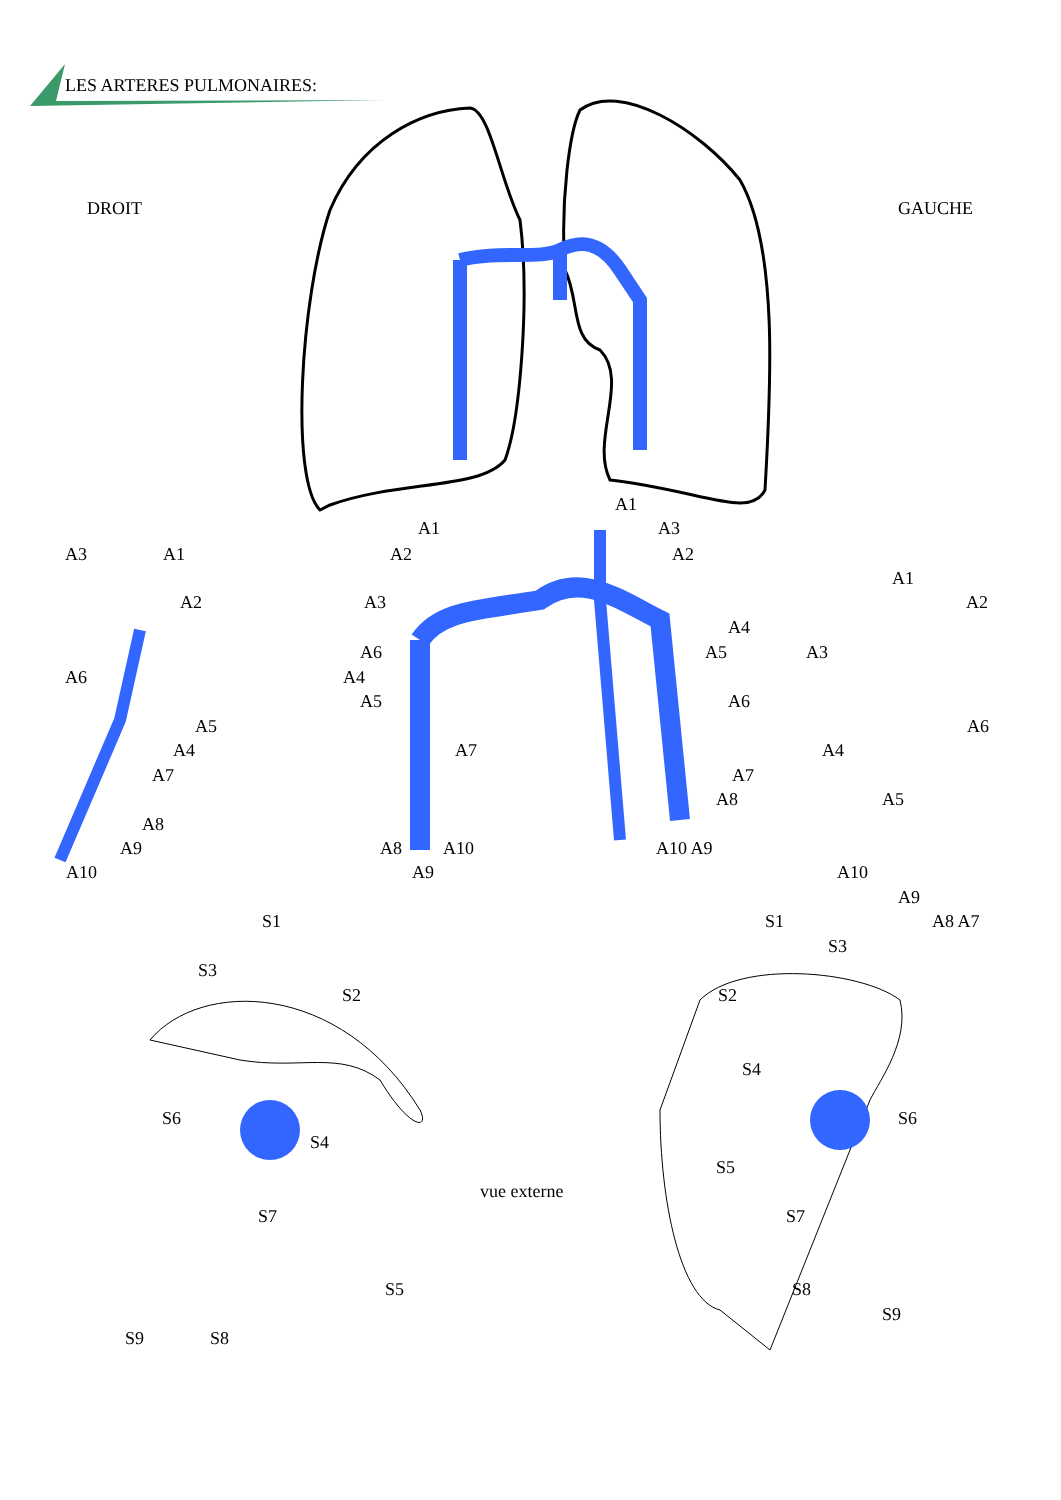LES ARTERES PULMONAIRES:
DROIT GAUCHE
A3 A1
A2
A6
A5
A4
A7
A8
A9
A10
A1
A2
A3
A6
A4
A5
A7
A8 A10
A9
A1
A3
A2
A4
A5
A6
A7
A8
A10 A9
A1
A2
A3
A6
A4
A5
A10
A9
A8 A7
S1
S3
S2
S6
S4
S7
S5
S9 S8
vue externe
S1
S3
S2
S4
S6
S5
S7
S8
S9